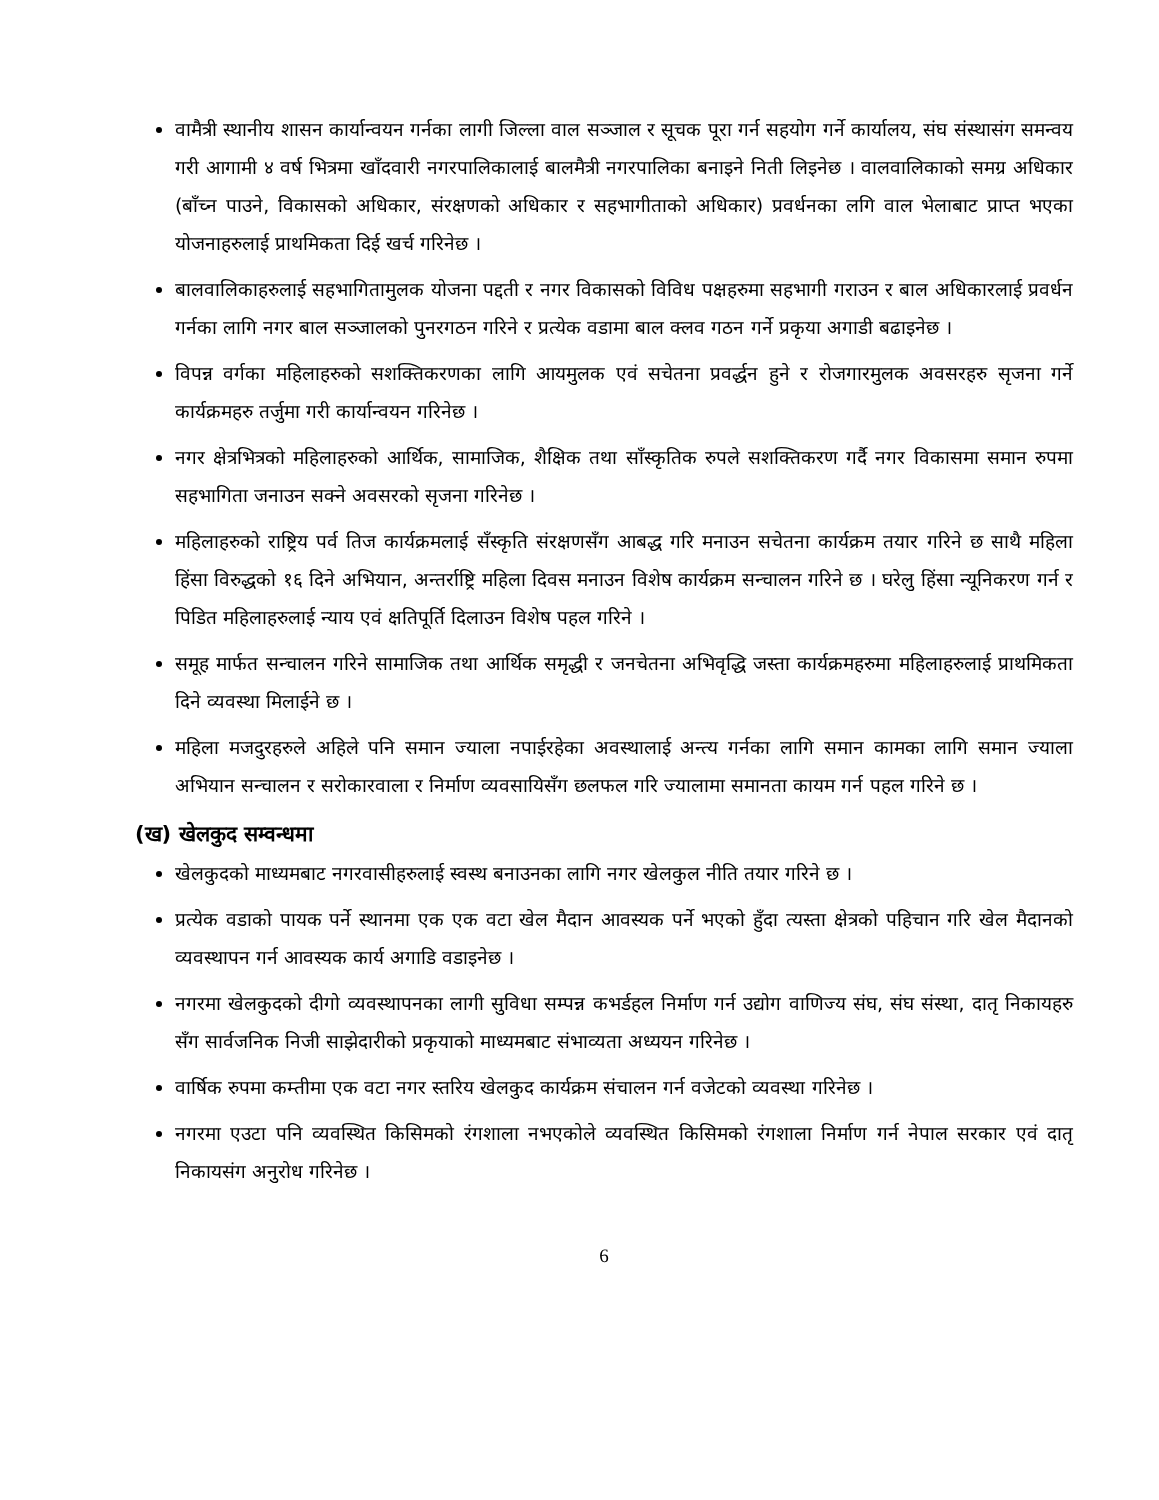वामैत्री स्थानीय शासन कार्यान्वयन गर्नका लागी जिल्ला वाल सञ्जाल र सूचक पूरा गर्न सहयोग गर्ने कार्यालय, संघ संस्थासंग समन्वय गरी आगामी ४ वर्ष भित्रमा खाँदवारी नगरपालिकालाई बालमैत्री नगरपालिका बनाइने निती लिइनेछ । वालवालिकाको समग्र अधिकार (बाँच्न पाउने, विकासको अधिकार, संरक्षणको अधिकार र सहभागीताको अधिकार) प्रवर्धनका लगि वाल भेलाबाट प्राप्त भएका योजनाहरुलाई प्राथमिकता दिई खर्च गरिनेछ ।
बालवालिकाहरुलाई सहभागितामुलक योजना पद्दती र नगर विकासको विविध पक्षहरुमा सहभागी गराउन र बाल अधिकारलाई प्रवर्धन गर्नका लागि नगर बाल सञ्जालको पुनरगठन गरिने र प्रत्येक वडामा बाल क्लव गठन गर्ने प्रकृया अगाडी बढाइनेछ ।
विपन्न वर्गका महिलाहरुको सशक्तिकरणका लागि आयमुलक एवं सचेतना प्रवर्द्धन हुने र रोजगारमुलक अवसरहरु सृजना गर्ने कार्यक्रमहरु तर्जुमा गरी कार्यान्वयन गरिनेछ ।
नगर क्षेत्रभित्रको महिलाहरुको आर्थिक, सामाजिक, शैक्षिक तथा साँस्कृतिक रुपले सशक्तिकरण गर्दै नगर विकासमा समान रुपमा सहभागिता जनाउन सक्ने अवसरको सृजना गरिनेछ ।
महिलाहरुको राष्ट्रिय पर्व तिज कार्यक्रमलाई सँस्कृति संरक्षणसँग आबद्ध गरि मनाउन सचेतना कार्यक्रम तयार गरिने छ साथै महिला हिंसा विरुद्धको १६ दिने अभियान, अन्तर्राष्ट्रि महिला दिवस मनाउन विशेष कार्यक्रम सन्चालन गरिने छ । घरेलु हिंसा न्यूनिकरण गर्न र पिडित महिलाहरुलाई न्याय एवं क्षतिपूर्ति दिलाउन विशेष पहल गरिने ।
समूह मार्फत सन्चालन गरिने सामाजिक तथा आर्थिक समृद्धी र जनचेतना अभिवृद्धि जस्ता कार्यक्रमहरुमा महिलाहरुलाई प्राथमिकता दिने व्यवस्था मिलाईने छ ।
महिला मजदुरहरुले अहिले पनि समान ज्याला नपाईरहेका अवस्थालाई अन्त्य गर्नका लागि समान कामका लागि समान ज्याला अभियान सन्चालन र सरोकारवाला र निर्माण व्यवसायिसँग छलफल गरि ज्यालामा समानता कायम गर्न पहल गरिने छ ।
(ख) खेलकुद सम्वन्धमा
खेलकुदको माध्यमबाट नगरवासीहरुलाई स्वस्थ बनाउनका लागि नगर खेलकुल नीति तयार गरिने छ ।
प्रत्येक वडाको पायक पर्ने स्थानमा एक एक वटा खेल मैदान आवस्यक पर्ने भएको हुँदा त्यस्ता क्षेत्रको पहिचान गरि खेल मैदानको व्यवस्थापन गर्न आवस्यक कार्य अगाडि वडाइनेछ ।
नगरमा खेलकुदको दीगो व्यवस्थापनका लागी सुविधा सम्पन्न कभर्डहल निर्माण गर्न उद्योग वाणिज्य संघ, संघ संस्था, दातृ निकायहरु सँग सार्वजनिक निजी साझेदारीको प्रकृयाको माध्यमबाट संभाव्यता अध्ययन गरिनेछ ।
वार्षिक रुपमा कम्तीमा एक वटा नगर स्तरिय खेलकुद कार्यक्रम संचालन गर्न वजेटको व्यवस्था गरिनेछ ।
नगरमा एउटा पनि व्यवस्थित किसिमको रंगशाला नभएकोले व्यवस्थित किसिमको रंगशाला निर्माण गर्न नेपाल सरकार एवं दातृ निकायसंग अनुरोध गरिनेछ ।
6